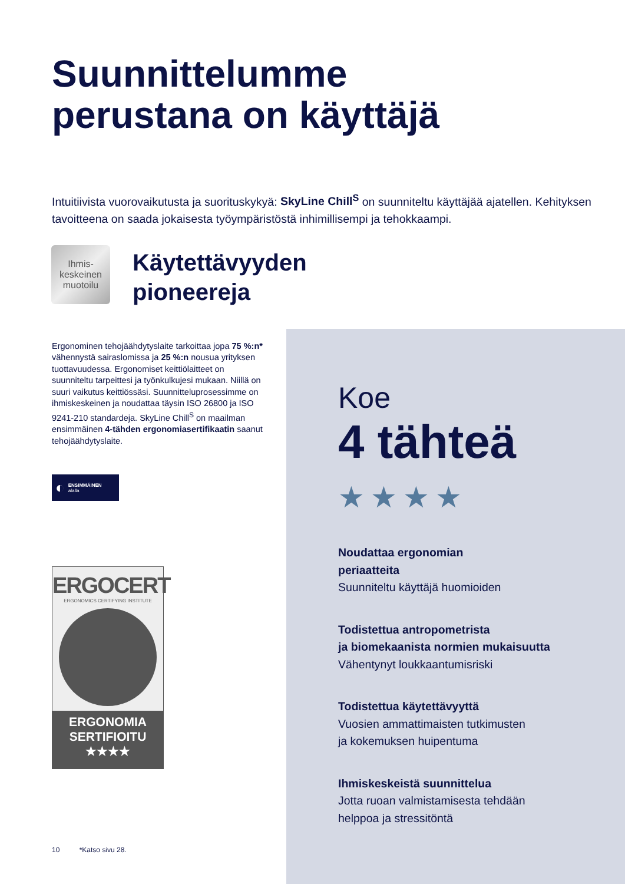Suunnittelumme
perustana on käyttäjä
Intuitiivista vuorovaikutusta ja suorituskykyä: SkyLine Chill<sup>S</sup> on suunniteltu käyttäjää ajatellen. Kehityksen tavoitteena on saada jokaisesta työympäristöstä inhimillisempi ja tehokkaampi.
Ihmis-
keskeinen
muotoilu
Käytettävyyden
pioneereja
Ergonominen tehojäähdytyslaite tarkoittaa jopa 75 %:n* vähennystä sairaslomissa ja 25 %:n nousua yrityksen tuottavuudessa. Ergonomiset keittiölaitteet on suunniteltu tarpeittesi ja työnkulkujesi mukaan. Niillä on suuri vaikutus keittiössäsi. Suunnitteluprosessimme on ihmiskeskeinen ja noudattaa täysin ISO 26800 ja ISO 9241-210 standardeja. SkyLine Chill<sup>S</sup> on maailman ensimmäinen 4-tähden ergonomiasertifikaatin saanut tehojäähdytyslaite.
◐ ENSIMMÄINEN
alalla
ERGOCERT
ERGONOMICS CERTIFYING INSTITUTE
ERGONOMIA
SERTIFIOITU
★★★★
Koe
4 tähteä
★★★★
Noudattaa ergonomian
periaatteita
Suunniteltu käyttäjä huomioiden
Todistettua antropometrista
ja biomekaanista normien mukaisuutta
Vähentynyt loukkaantumisriski
Todistettua käytettävyyttä
Vuosien ammattimaisten tutkimusten
ja kokemuksen huipentuma
Ihmiskeskeistä suunnittelua
Jotta ruoan valmistamisesta tehdään
helppoa ja stressitöntä
10 *Katso sivu 28.